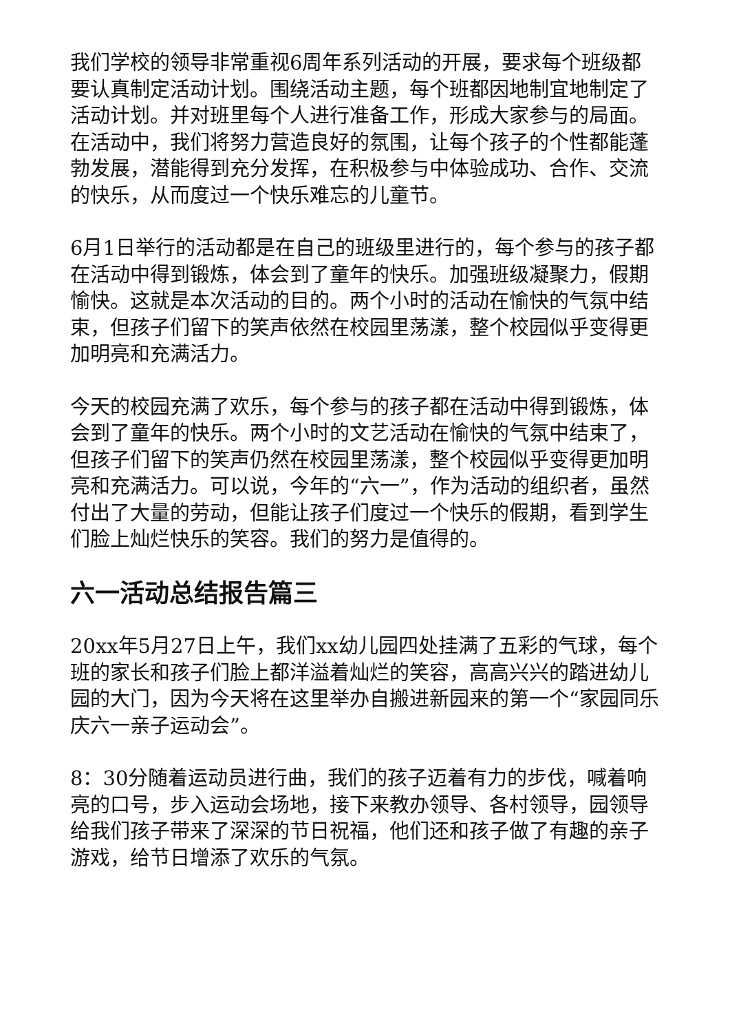我们学校的领导非常重视6周年系列活动的开展，要求每个班级都要认真制定活动计划。围绕活动主题，每个班都因地制宜地制定了活动计划。并对班里每个人进行准备工作，形成大家参与的局面。在活动中，我们将努力营造良好的氛围，让每个孩子的个性都能蓬勃发展，潜能得到充分发挥，在积极参与中体验成功、合作、交流的快乐，从而度过一个快乐难忘的儿童节。
6月1日举行的活动都是在自己的班级里进行的，每个参与的孩子都在活动中得到锻炼，体会到了童年的快乐。加强班级凝聚力，假期愉快。这就是本次活动的目的。两个小时的活动在愉快的气氛中结束，但孩子们留下的笑声依然在校园里荡漾，整个校园似乎变得更加明亮和充满活力。
今天的校园充满了欢乐，每个参与的孩子都在活动中得到锻炼，体会到了童年的快乐。两个小时的文艺活动在愉快的气氛中结束了，但孩子们留下的笑声仍然在校园里荡漾，整个校园似乎变得更加明亮和充满活力。可以说，今年的“六一”，作为活动的组织者，虽然付出了大量的劳动，但能让孩子们度过一个快乐的假期，看到学生们脸上灿烂快乐的笑容。我们的努力是值得的。
六一活动总结报告篇三
20xx年5月27日上午，我们xx幼儿园四处挂满了五彩的气球，每个班的家长和孩子们脸上都洋溢着灿烂的笑容，高高兴兴的踏进幼儿园的大门，因为今天将在这里举办自搬进新园来的第一个“家园同乐庆六一亲子运动会”。
8：30分随着运动员进行曲，我们的孩子迈着有力的步伐，喊着响亮的口号，步入运动会场地，接下来教办领导、各村领导，园领导给我们孩子带来了深深的节日祝福，他们还和孩子做了有趣的亲子游戏，给节日增添了欢乐的气氛。